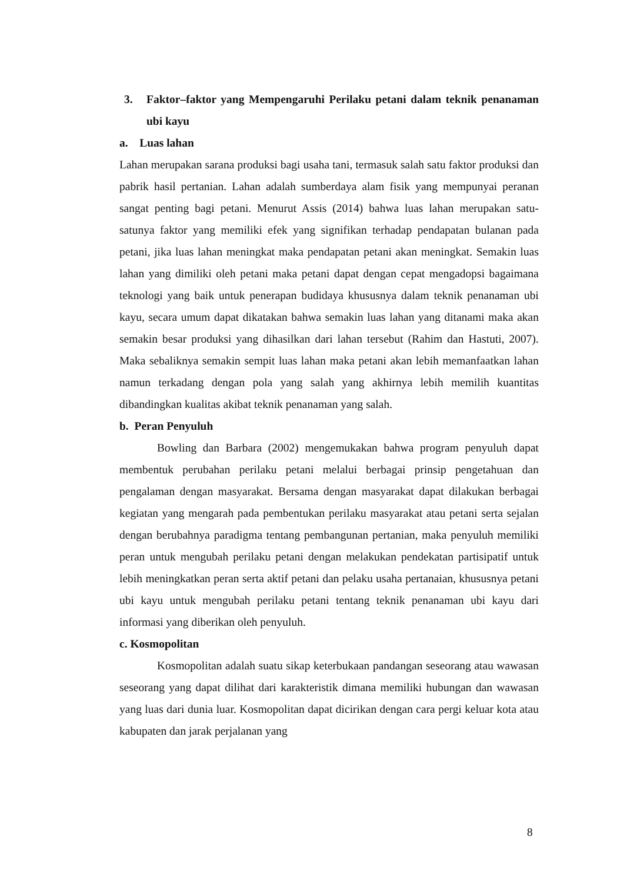3. Faktor–faktor yang Mempengaruhi Perilaku petani dalam teknik penanaman ubi kayu
a. Luas lahan
Lahan merupakan sarana produksi bagi usaha tani, termasuk salah satu faktor produksi dan pabrik hasil pertanian. Lahan adalah sumberdaya alam fisik yang mempunyai peranan sangat penting bagi petani. Menurut Assis (2014) bahwa luas lahan merupakan satu-satunya faktor yang memiliki efek yang signifikan terhadap pendapatan bulanan pada petani, jika luas lahan meningkat maka pendapatan petani akan meningkat. Semakin luas lahan yang dimiliki oleh petani maka petani dapat dengan cepat mengadopsi bagaimana teknologi yang baik untuk penerapan budidaya khususnya dalam teknik penanaman ubi kayu, secara umum dapat dikatakan bahwa semakin luas lahan yang ditanami maka akan semakin besar produksi yang dihasilkan dari lahan tersebut (Rahim dan Hastuti, 2007). Maka sebaliknya semakin sempit luas lahan maka petani akan lebih memanfaatkan lahan namun terkadang dengan pola yang salah yang akhirnya lebih memilih kuantitas dibandingkan kualitas akibat teknik penanaman yang salah.
b. Peran Penyuluh
Bowling dan Barbara (2002) mengemukakan bahwa program penyuluh dapat membentuk perubahan perilaku petani melalui berbagai prinsip pengetahuan dan pengalaman dengan masyarakat. Bersama dengan masyarakat dapat dilakukan berbagai kegiatan yang mengarah pada pembentukan perilaku masyarakat atau petani serta sejalan dengan berubahnya paradigma tentang pembangunan pertanian, maka penyuluh memiliki peran untuk mengubah perilaku petani dengan melakukan pendekatan partisipatif untuk lebih meningkatkan peran serta aktif petani dan pelaku usaha pertanaian, khususnya petani ubi kayu untuk mengubah perilaku petani tentang teknik penanaman ubi kayu dari informasi yang diberikan oleh penyuluh.
c. Kosmopolitan
Kosmopolitan adalah suatu sikap keterbukaan pandangan seseorang atau wawasan seseorang yang dapat dilihat dari karakteristik dimana memiliki hubungan dan wawasan yang luas dari dunia luar. Kosmopolitan dapat dicirikan dengan cara pergi keluar kota atau kabupaten dan jarak perjalanan yang
8